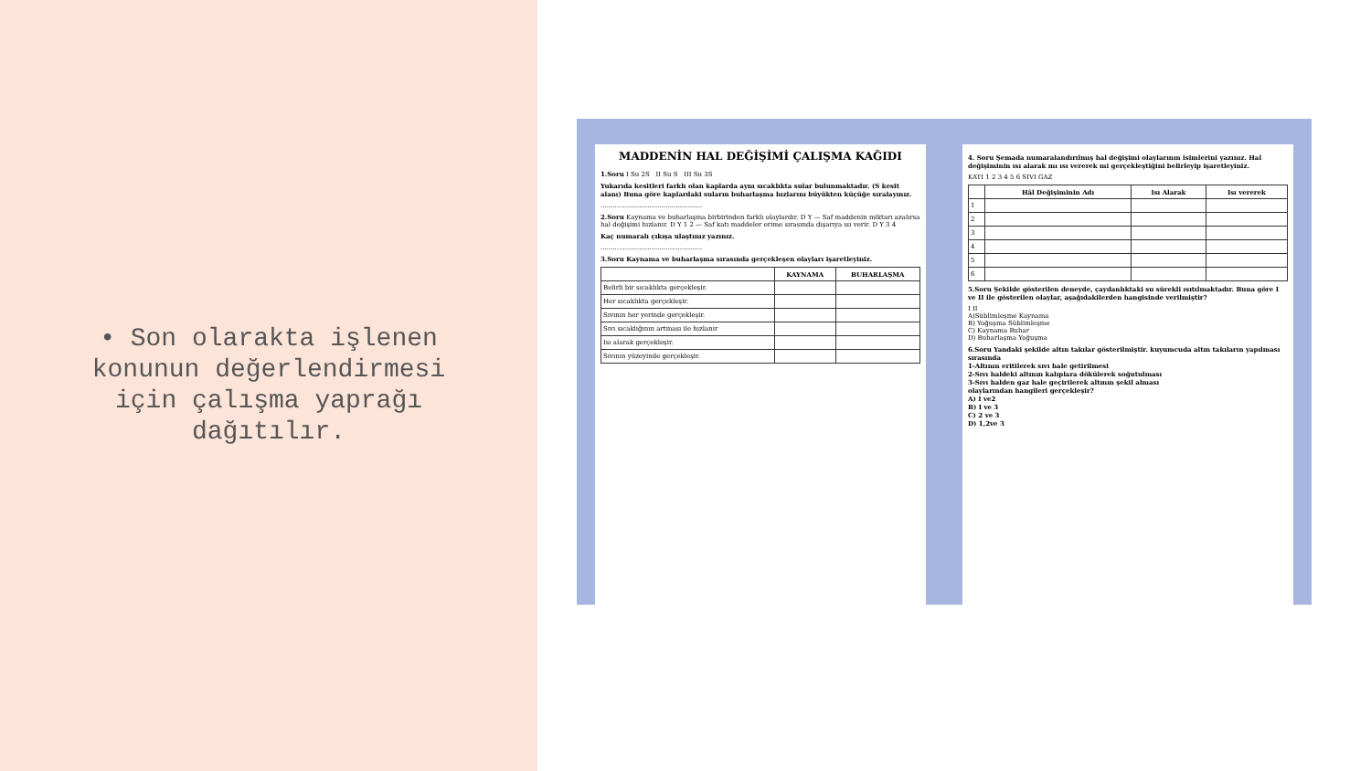• Son olarakta işlenen konunun değerlendirmesi için çalışma yaprağı dağıtılır.
MADDENİN HAL DEĞİŞİMİ ÇALIŞMA KAĞIDI
1.Soru I Su 2S II Su S III Su 3S
Yukarıda kesitleri farklı olan kaplarda aynı sıcaklıkta sular bulunmaktadır. (S kesit alanı) Buna göre kaplardaki suların buharlaşma hızlarını büyükten küçüğe sıralayınız.
..................................................
2.Soru Kaynama ve buharlaşma birbirinden farklı olaylardır. D Y — Saf maddenin miktarı azalırsa hal değişimi hızlanır. D Y 1 2 — Saf katı maddeler erime sırasında dışarıya ısı verir. D Y 3 4
Kaç numaralı çıkışa ulaştınız yazınız.
..................................................
3.Soru Kaynama ve buharlaşma sırasında gerçekleşen olayları işaretleyiniz.
| | KAYNAMA | BUHARLAŞMA |
| --- | --- | --- |
| Belirli bir sıcaklıkta gerçekleşir. | | |
| Her sıcaklıkta gerçekleşir. | | |
| Sıvının her yerinde gerçekleşir. | | |
| Sıvı sıcaklığının artması ile hızlanır | | |
| Isı alarak gerçekleşir. | | |
| Sıvının yüzeyinde gerçekleşir. | | |
4. Soru Şemada numaralandırılmış hal değişimi olaylarının isimlerini yazınız. Hal değişiminin ısı alarak mı ısı vererek mi gerçekleştiğini belirleyip işaretleyiniz.
KATI 1 2 3 4 5 6 SIVI GAZ
| | Hâl Değişiminin Adı | Isı Alarak | Isı vererek |
| --- | --- | --- | --- |
| 1 | | | |
| 2 | | | |
| 3 | | | |
| 4 | | | |
| 5 | | | |
| 6 | | | |
5.Soru Şekilde gösterilen deneyde, çaydanlıktaki su sürekli ısıtılmaktadır. Buna göre I ve II ile gösterilen olaylar, aşağıdakilerden hangisinde verilmiştir?
I II
A)Süblimleşme Kaynama
B) Yoğuşma Süblimleşme
C) Kaynama Buhar
D) Buharlaşma Yoğuşma
6.Soru Yandaki şekilde altın takılar gösterilmiştir. kuyumcuda altın takıların yapılması sırasında
1-Altının eritilerek sıvı hale getirilmesi
2-Sıvı haldeki altının kalıplara dökülerek soğutulması
3-Sıvı halden gaz hale geçirilerek altının şekil alması
olaylarından hangileri gerçekleşir?
A) I ve2
B) I ve 3
C) 2 ve 3
D) 1,2ve 3